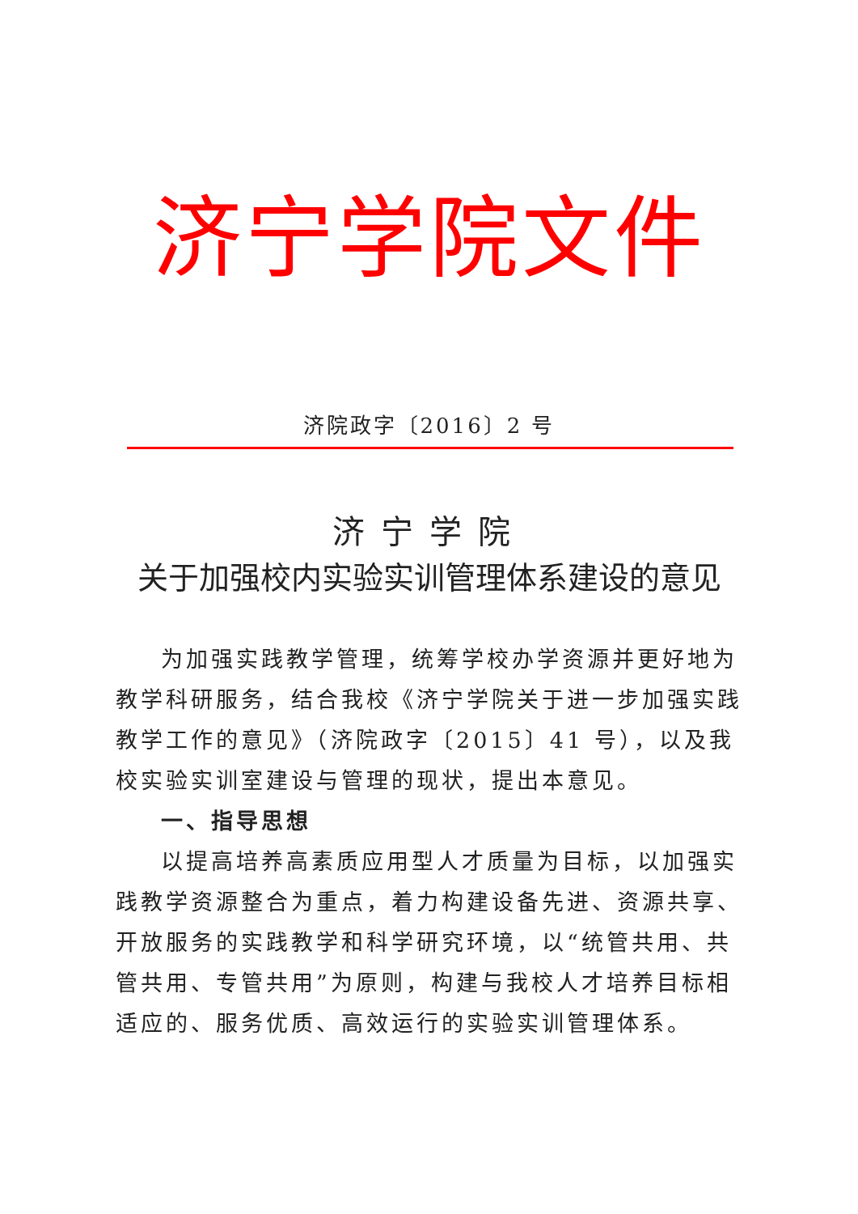济宁学院文件
济院政字〔2016〕2 号
济宁学院
关于加强校内实验实训管理体系建设的意见
为加强实践教学管理，统筹学校办学资源并更好地为教学科研服务，结合我校《济宁学院关于进一步加强实践教学工作的意见》（济院政字〔2015〕41 号），以及我校实验实训室建设与管理的现状，提出本意见。
一、指导思想
以提高培养高素质应用型人才质量为目标，以加强实践教学资源整合为重点，着力构建设备先进、资源共享、开放服务的实践教学和科学研究环境，以“统管共用、共管共用、专管共用”为原则，构建与我校人才培养目标相适应的、服务优质、高效运行的实验实训管理体系。